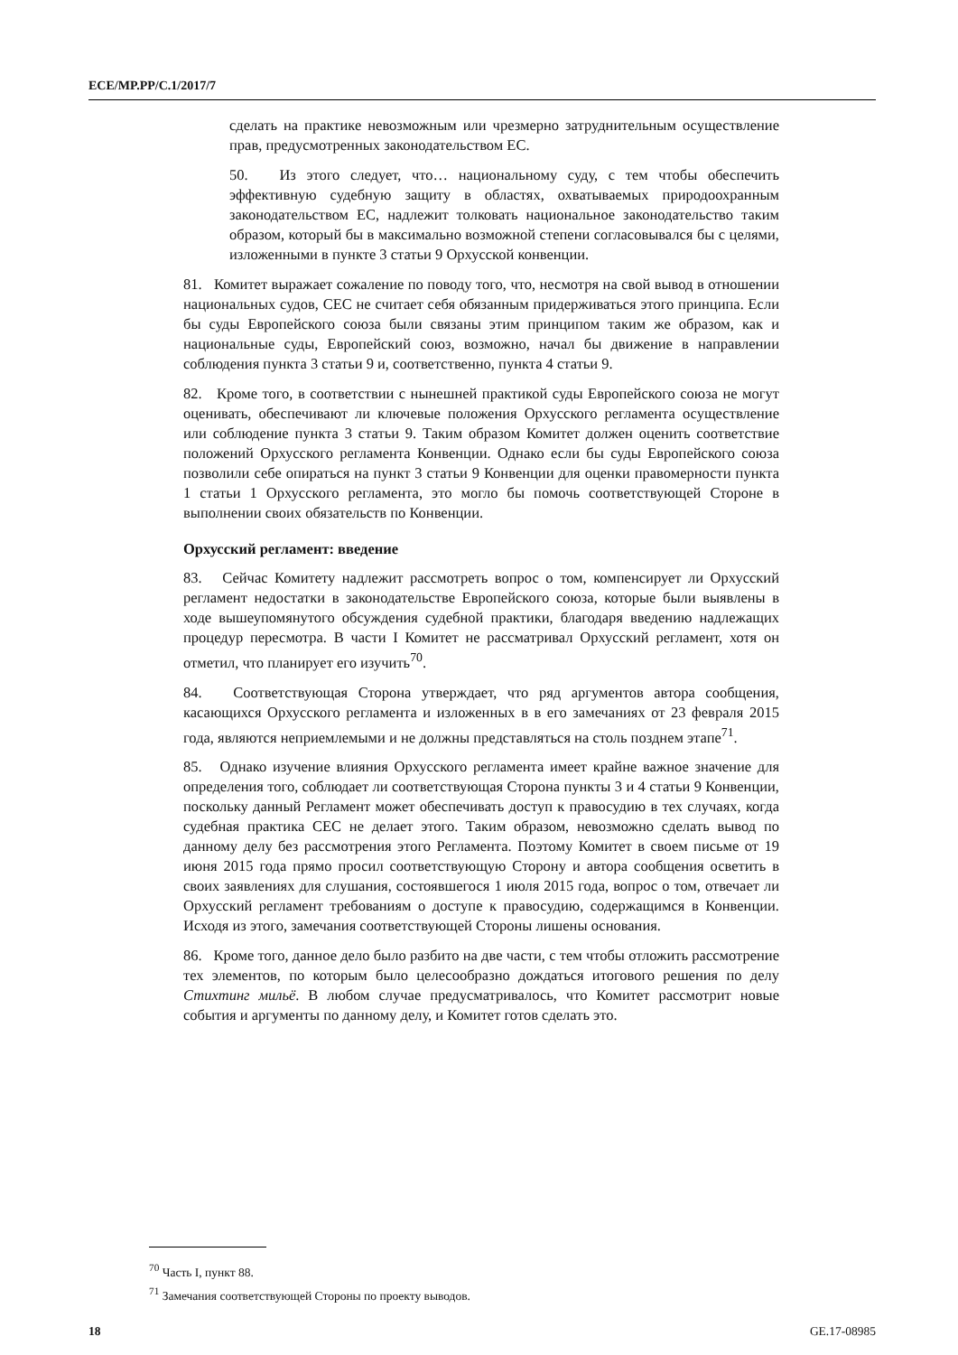ECE/MP.PP/C.1/2017/7
сделать на практике невозможным или чрезмерно затруднительным осуществление прав, предусмотренных законодательством ЕС.
50. Из этого следует, что… национальному суду, с тем чтобы обеспечить эффективную судебную защиту в областях, охватываемых природоохранным законодательством ЕС, надлежит толковать национальное законодательство таким образом, который бы в максимально возможной степени согласовывался бы с целями, изложенными в пункте 3 статьи 9 Орхусской конвенции.
81. Комитет выражает сожаление по поводу того, что, несмотря на свой вывод в отношении национальных судов, СЕС не считает себя обязанным придерживаться этого принципа. Если бы суды Европейского союза были связаны этим принципом таким же образом, как и национальные суды, Европейский союз, возможно, начал бы движение в направлении соблюдения пункта 3 статьи 9 и, соответственно, пункта 4 статьи 9.
82. Кроме того, в соответствии с нынешней практикой суды Европейского союза не могут оценивать, обеспечивают ли ключевые положения Орхусского регламента осуществление или соблюдение пункта 3 статьи 9. Таким образом Комитет должен оценить соответствие положений Орхусского регламента Конвенции. Однако если бы суды Европейского союза позволили себе опираться на пункт 3 статьи 9 Конвенции для оценки правомерности пункта 1 статьи 1 Орхусского регламента, это могло бы помочь соответствующей Стороне в выполнении своих обязательств по Конвенции.
Орхусский регламент: введение
83. Сейчас Комитету надлежит рассмотреть вопрос о том, компенсирует ли Орхусский регламент недостатки в законодательстве Европейского союза, которые были выявлены в ходе вышеупомянутого обсуждения судебной практики, благодаря введению надлежащих процедур пересмотра. В части I Комитет не рассматривал Орхусский регламент, хотя он отметил, что планирует его изучить<sup>70</sup>.
84. Соответствующая Сторона утверждает, что ряд аргументов автора сообщения, касающихся Орхусского регламента и изложенных в в его замечаниях от 23 февраля 2015 года, являются неприемлемыми и не должны представляться на столь позднем этапе<sup>71</sup>.
85. Однако изучение влияния Орхусского регламента имеет крайне важное значение для определения того, соблюдает ли соответствующая Сторона пункты 3 и 4 статьи 9 Конвенции, поскольку данный Регламент может обеспечивать доступ к правосудию в тех случаях, когда судебная практика СЕС не делает этого. Таким образом, невозможно сделать вывод по данному делу без рассмотрения этого Регламента. Поэтому Комитет в своем письме от 19 июня 2015 года прямо просил соответствующую Сторону и автора сообщения осветить в своих заявлениях для слушания, состоявшегося 1 июля 2015 года, вопрос о том, отвечает ли Орхусский регламент требованиям о доступе к правосудию, содержащимся в Конвенции. Исходя из этого, замечания соответствующей Стороны лишены основания.
86. Кроме того, данное дело было разбито на две части, с тем чтобы отложить рассмотрение тех элементов, по которым было целесообразно дождаться итогового решения по делу Стихтинг мильё. В любом случае предусматривалось, что Комитет рассмотрит новые события и аргументы по данному делу, и Комитет готов сделать это.
<sup>70</sup> Часть I, пункт 88.
<sup>71</sup> Замечания соответствующей Стороны по проекту выводов.
18 GE.17-08985